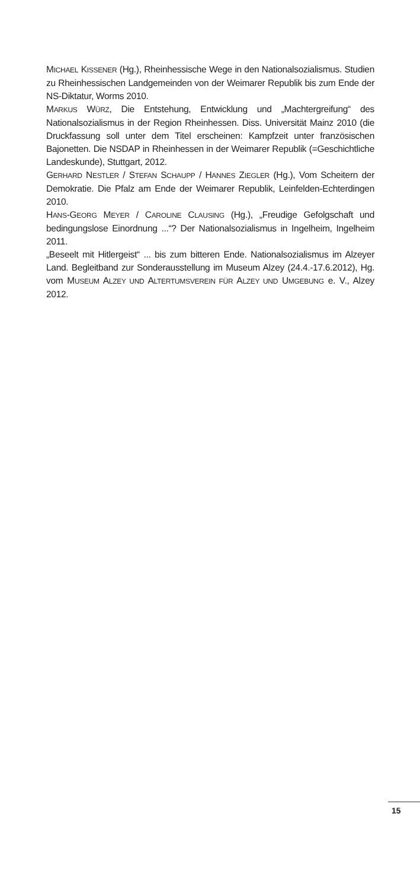MICHAEL KISSENER (Hg.), Rheinhessische Wege in den Nationalsozialismus. Studien zu Rheinhessischen Landgemeinden von der Weimarer Republik bis zum Ende der NS-Diktatur, Worms 2010.
MARKUS WÜRZ, Die Entstehung, Entwicklung und „Machtergreifung“ des Nationalsozialismus in der Region Rheinhessen. Diss. Universität Mainz 2010 (die Druckfassung soll unter dem Titel erscheinen: Kampfzeit unter französischen Bajonetten. Die NSDAP in Rheinhessen in der Weimarer Republik (=Geschichtliche Landeskunde), Stuttgart, 2012.
GERHARD NESTLER / STEFAN SCHAUPP / HANNES ZIEGLER (Hg.), Vom Scheitern der Demokratie. Die Pfalz am Ende der Weimarer Republik, Leinfelden-Echterdingen 2010.
HANS-GEORG MEYER / CAROLINE CLAUSING (Hg.), „Freudige Gefolgschaft und bedingungslose Einordnung ...“? Der Nationalsozialismus in Ingelheim, Ingelheim 2011.
„Beseelt mit Hitlergeist“ ... bis zum bitteren Ende. Nationalsozialismus im Alzeyer Land. Begleitband zur Sonderausstellung im Museum Alzey (24.4.-17.6.2012), Hg. vom MUSEUM ALZEY UND ALTERTUMSVEREIN FÜR ALZEY UND UMGEBUNG e. V., Alzey 2012.
15